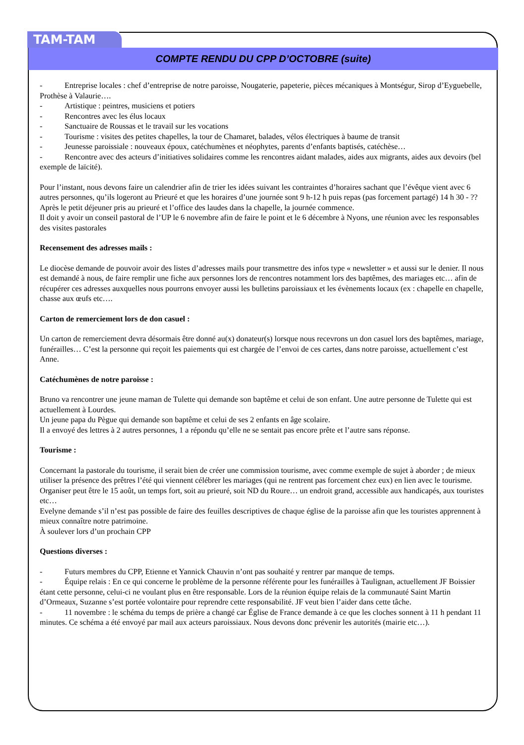TAM-TAM
COMPTE RENDU DU CPP D’OCTOBRE (suite)
- Entreprise locales : chef d’entreprise de notre paroisse, Nougaterie, papeterie, pièces mécaniques à Montségur, Sirop d’Eyguebelle, Prothèse à Valaurie….
- Artistique : peintres, musiciens et potiers
- Rencontres avec les élus locaux
- Sanctuaire de Roussas et le travail sur les vocations
- Tourisme : visites des petites chapelles, la tour de Chamaret, balades, vélos électriques à baume de transit
- Jeunesse paroissiale : nouveaux époux, catéchumènes et néophytes, parents d’enfants baptisés, catéchèse…
- Rencontre avec des acteurs d’initiatives solidaires comme les rencontres aidant malades, aides aux migrants, aides aux devoirs (bel exemple de laïcité).
Pour l’instant, nous devons faire un calendrier afin de trier les idées suivant les contraintes d’horaires sachant que l’évêque vient avec 6 autres personnes, qu’ils logeront au Prieuré et que les horaires d’une journée sont 9 h-12 h puis repas (pas forcement partagé) 14 h 30 - ?? Après le petit déjeuner pris au prieuré et l’office des laudes dans la chapelle, la journée commence.
Il doit y avoir un conseil pastoral de l’UP le 6 novembre afin de faire le point et le 6 décembre à Nyons, une réunion avec les responsables des visites pastorales
Recensement des adresses mails :
Le diocèse demande de pouvoir avoir des listes d’adresses mails pour transmettre des infos type « newsletter » et aussi sur le denier. Il nous est demandé à nous, de faire remplir une fiche aux personnes lors de rencontres notamment lors des baptêmes, des mariages etc… afin de récupérer ces adresses auxquelles nous pourrons envoyer aussi les bulletins paroissiaux et les évènements locaux (ex : chapelle en chapelle, chasse aux œufs etc….
Carton de remerciement lors de don casuel :
Un carton de remerciement devra désormais être donné au(x) donateur(s) lorsque nous recevrons un don casuel lors des baptêmes, mariage, funérailles… C’est la personne qui reçoit les paiements qui est chargée de l’envoi de ces cartes, dans notre paroisse, actuellement c’est Anne.
Catéchumènes de notre paroisse :
Bruno va rencontrer une jeune maman de Tulette qui demande son baptême et celui de son enfant. Une autre personne de Tulette qui est actuellement à Lourdes.
Un jeune papa du Pègue qui demande son baptême et celui de ses 2 enfants en âge scolaire.
Il a envoyé des lettres à 2 autres personnes, 1 a répondu qu’elle ne se sentait pas encore prête et l’autre sans réponse.
Tourisme :
Concernant la pastorale du tourisme, il serait bien de créer une commission tourisme, avec comme exemple de sujet à aborder ; de mieux utiliser la présence des prêtres l’été qui viennent célébrer les mariages (qui ne rentrent pas forcement chez eux) en lien avec le tourisme. Organiser peut être le 15 août, un temps fort, soit au prieuré, soit ND du Roure… un endroit grand, accessible aux handicapés, aux touristes etc…
Evelyne demande s’il n’est pas possible de faire des feuilles descriptives de chaque église de la paroisse afin que les touristes apprennent à mieux connaître notre patrimoine.
À soulever lors d’un prochain CPP
Questions diverses :
- Futurs membres du CPP, Etienne et Yannick Chauvin n’ont pas souhaité y rentrer par manque de temps.
- Équipe relais : En ce qui concerne le problème de la personne référente pour les funérailles à Taulignan, actuellement JF Boissier étant cette personne, celui-ci ne voulant plus en être responsable. Lors de la réunion équipe relais de la communauté Saint Martin d’Ormeaux, Suzanne s’est portée volontaire pour reprendre cette responsabilité. JF veut bien l’aider dans cette tâche.
- 11 novembre : le schéma du temps de prière a changé car Église de France demande à ce que les cloches sonnent à 11 h pendant 11 minutes. Ce schéma a été envoyé par mail aux acteurs paroissiaux. Nous devons donc prévenir les autorités (mairie etc…).